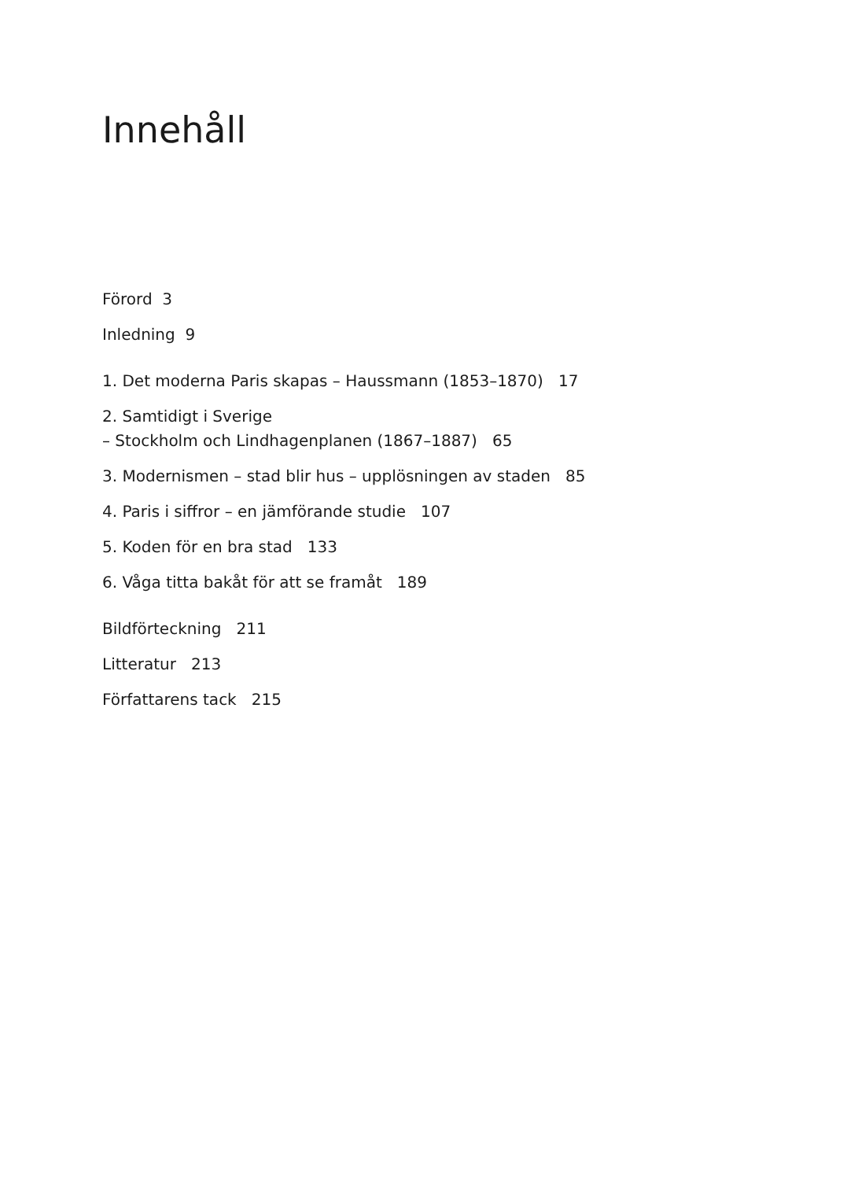Innehåll
Förord 3
Inledning 9
1. Det moderna Paris skapas – Haussmann (1853–1870) 17
2. Samtidigt i Sverige
– Stockholm och Lindhagenplanen (1867–1887) 65
3. Modernismen – stad blir hus – upplösningen av staden 85
4. Paris i siffror – en jämförande studie 107
5. Koden för en bra stad 133
6. Våga titta bakåt för att se framåt 189
Bildförteckning 211
Litteratur 213
Författarens tack 215